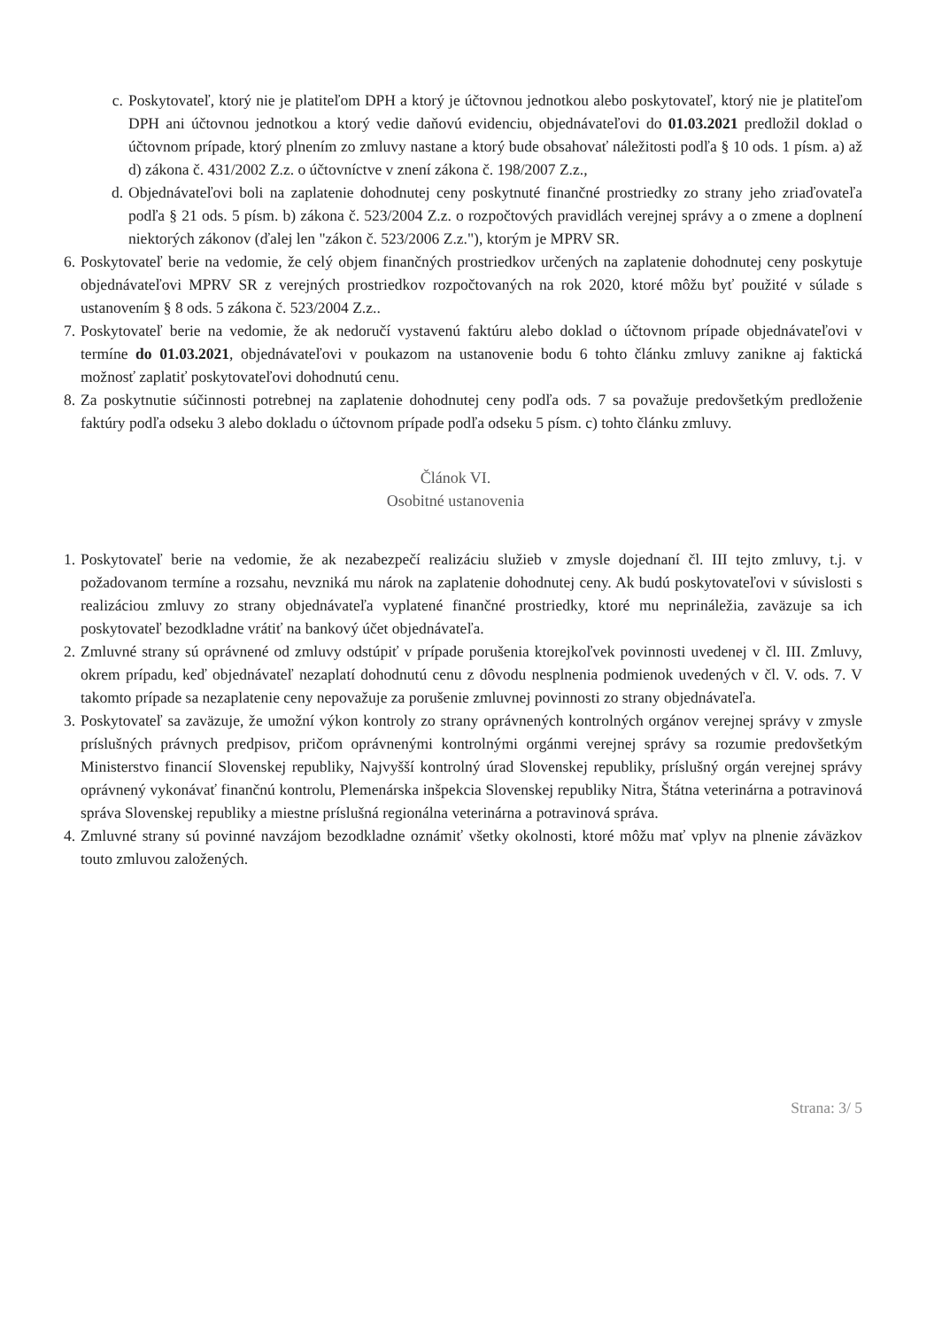c. Poskytovateľ, ktorý nie je platiteľom DPH a ktorý je účtovnou jednotkou alebo poskytovateľ, ktorý nie je platiteľom DPH ani účtovnou jednotkou a ktorý vedie daňovú evidenciu, objednávateľovi do 01.03.2021 predložil doklad o účtovnom prípade, ktorý plnením zo zmluvy nastane a ktorý bude obsahovať náležitosti podľa § 10 ods. 1 písm. a) až d) zákona č. 431/2002 Z.z. o účtovníctve v znení zákona č. 198/2007 Z.z.,
d. Objednávateľovi boli na zaplatenie dohodnutej ceny poskytnuté finančné prostriedky zo strany jeho zriaďovateľa podľa § 21 ods. 5 písm. b) zákona č. 523/2004 Z.z. o rozpočtových pravidlách verejnej správy a o zmene a doplnení niektorých zákonov (ďalej len "zákon č. 523/2006 Z.z."), ktorým je MPRV SR.
6. Poskytovateľ berie na vedomie, že celý objem finančných prostriedkov určených na zaplatenie dohodnutej ceny poskytuje objednávateľovi MPRV SR z verejných prostriedkov rozpočtovaných na rok 2020, ktoré môžu byť použité v súlade s ustanovením § 8 ods. 5 zákona č. 523/2004 Z.z..
7. Poskytovateľ berie na vedomie, že ak nedoručí vystavenú faktúru alebo doklad o účtovnom prípade objednávateľovi v termíne do 01.03.2021, objednávateľovi v poukazom na ustanovenie bodu 6 tohto článku zmluvy zanikne aj faktická možnosť zaplatiť poskytovateľovi dohodnutú cenu.
8. Za poskytnutie súčinnosti potrebnej na zaplatenie dohodnutej ceny podľa ods. 7 sa považuje predovšetkým predloženie faktúry podľa odseku 3 alebo dokladu o účtovnom prípade podľa odseku 5 písm. c) tohto článku zmluvy.
Článok VI.
Osobitné ustanovenia
1. Poskytovateľ berie na vedomie, že ak nezabezpečí realizáciu služieb v zmysle dojednaní čl. III tejto zmluvy, t.j. v požadovanom termíne a rozsahu, nevzniká mu nárok na zaplatenie dohodnutej ceny. Ak budú poskytovateľovi v súvislosti s realizáciou zmluvy zo strany objednávateľa vyplatené finančné prostriedky, ktoré mu neprináležia, zaväzuje sa ich poskytovateľ bezodkladne vrátiť na bankový účet objednávateľa.
2. Zmluvné strany sú oprávnené od zmluvy odstúpiť v prípade porušenia ktorejkoľvek povinnosti uvedenej v čl. III. Zmluvy, okrem prípadu, keď objednávateľ nezaplatí dohodnutú cenu z dôvodu nesplnenia podmienok uvedených v čl. V. ods. 7. V takomto prípade sa nezaplatenie ceny nepovažuje za porušenie zmluvnej povinnosti zo strany objednávateľa.
3. Poskytovateľ sa zaväzuje, že umožní výkon kontroly zo strany oprávnených kontrolných orgánov verejnej správy v zmysle príslušných právnych predpisov, pričom oprávnenými kontrolnými orgánmi verejnej správy sa rozumie predovšetkým Ministerstvo financií Slovenskej republiky, Najvyšší kontrolný úrad Slovenskej republiky, príslušný orgán verejnej správy oprávnený vykonávať finančnú kontrolu, Plemenárska inšpekcia Slovenskej republiky Nitra, Štátna veterinárna a potravinová správa Slovenskej republiky a miestne príslušná regionálna veterinárna a potravinová správa.
4. Zmluvné strany sú povinné navzájom bezodkladne oznámiť všetky okolnosti, ktoré môžu mať vplyv na plnenie záväzkov touto zmluvou založených.
Strana: 3/ 5